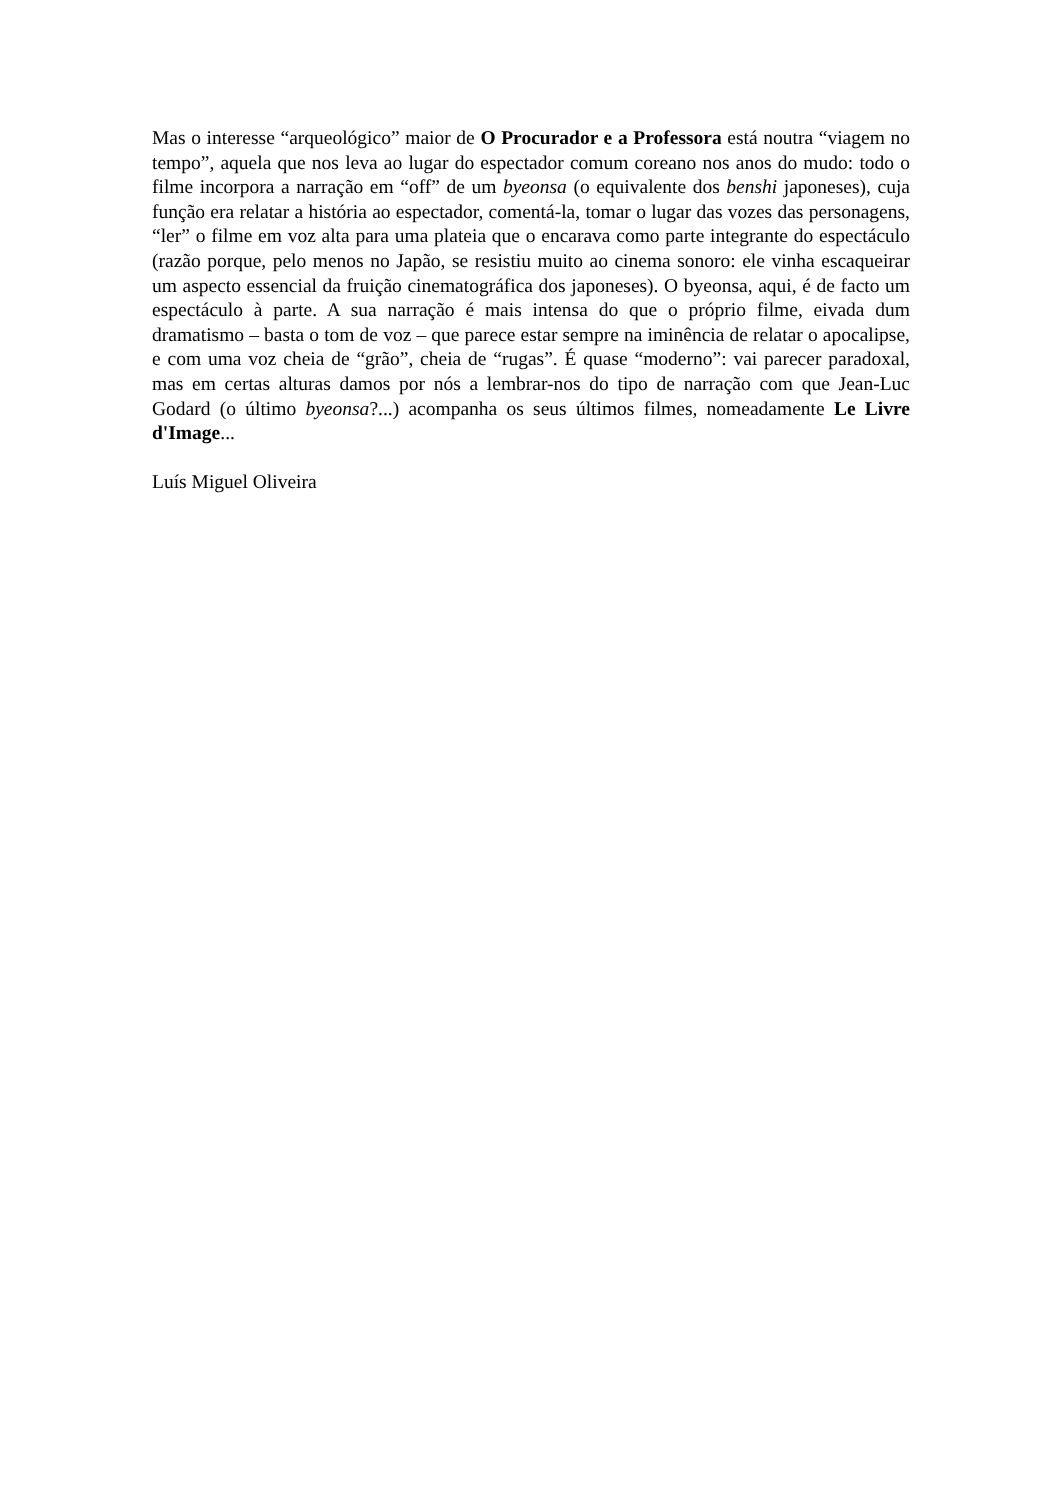Mas o interesse “arqueológico” maior de O Procurador e a Professora está noutra “viagem no tempo”, aquela que nos leva ao lugar do espectador comum coreano nos anos do mudo: todo o filme incorpora a narração em “off” de um byeonsa (o equivalente dos benshi japoneses), cuja função era relatar a história ao espectador, comentá-la, tomar o lugar das vozes das personagens, “ler” o filme em voz alta para uma plateia que o encarava como parte integrante do espectáculo (razão porque, pelo menos no Japão, se resistiu muito ao cinema sonoro: ele vinha escaqueirar um aspecto essencial da fruição cinematográfica dos japoneses). O byeonsa, aqui, é de facto um espectáculo à parte. A sua narração é mais intensa do que o próprio filme, eivada dum dramatismo – basta o tom de voz – que parece estar sempre na iminência de relatar o apocalipse, e com uma voz cheia de “grão”, cheia de “rugas”. É quase “moderno”: vai parecer paradoxal, mas em certas alturas damos por nós a lembrar-nos do tipo de narração com que Jean-Luc Godard (o último byeonsa?...) acompanha os seus últimos filmes, nomeadamente Le Livre d'Image...
Luís Miguel Oliveira